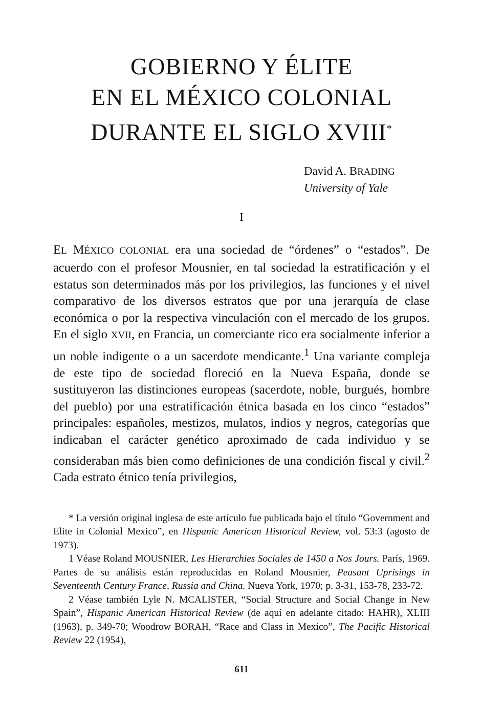GOBIERNO Y ÉLITE
EN EL MÉXICO COLONIAL
DURANTE EL SIGLO XVIII<sup>*</sup>
David A. BRADING
University of Yale
I
EL MÉXICO COLONIAL era una sociedad de “órdenes” o “estados”. De acuerdo con el profesor Mousnier, en tal sociedad la estratificación y el estatus son determinados más por los privilegios, las funciones y el nivel comparativo de los diversos estratos que por una jerarquía de clase económica o por la respectiva vinculación con el mercado de los grupos. En el siglo XVII, en Francia, un comerciante rico era socialmente inferior a un noble indigente o a un sacerdote mendicante.<sup>1</sup> Una variante compleja de este tipo de sociedad floreció en la Nueva España, donde se sustituyeron las distinciones europeas (sacerdote, noble, burgués, hombre del pueblo) por una estratificación étnica basada en los cinco “estados” principales: españoles, mestizos, mulatos, indios y negros, categorías que indicaban el carácter genético aproximado de cada individuo y se consideraban más bien como definiciones de una condición fiscal y civil.<sup>2</sup> Cada estrato étnico tenía privilegios,
* La versión original inglesa de este artículo fue publicada bajo el título “Government and Elite in Colonial Mexico”, en Hispanic American Historical Review, vol. 53:3 (agosto de 1973).
1 Véase Roland MOUSNIER, Les Hierarchies Sociales de 1450 a Nos Jours. París, 1969. Partes de su análisis están reproducidas en Roland Mousnier, Peasant Uprisings in Seventeenth Century France, Russia and China. Nueva York, 1970; p. 3-31, 153-78, 233-72.
2 Véase también Lyle N. MCALISTER, “Social Structure and Social Change in New Spain”, Hispanic American Historical Review (de aquí en adelante citado: HAHR), XLIII (1963), p. 349-70; Woodrow BORAH, “Race and Class in Mexico”, The Pacific Historical Review 22 (1954),
611